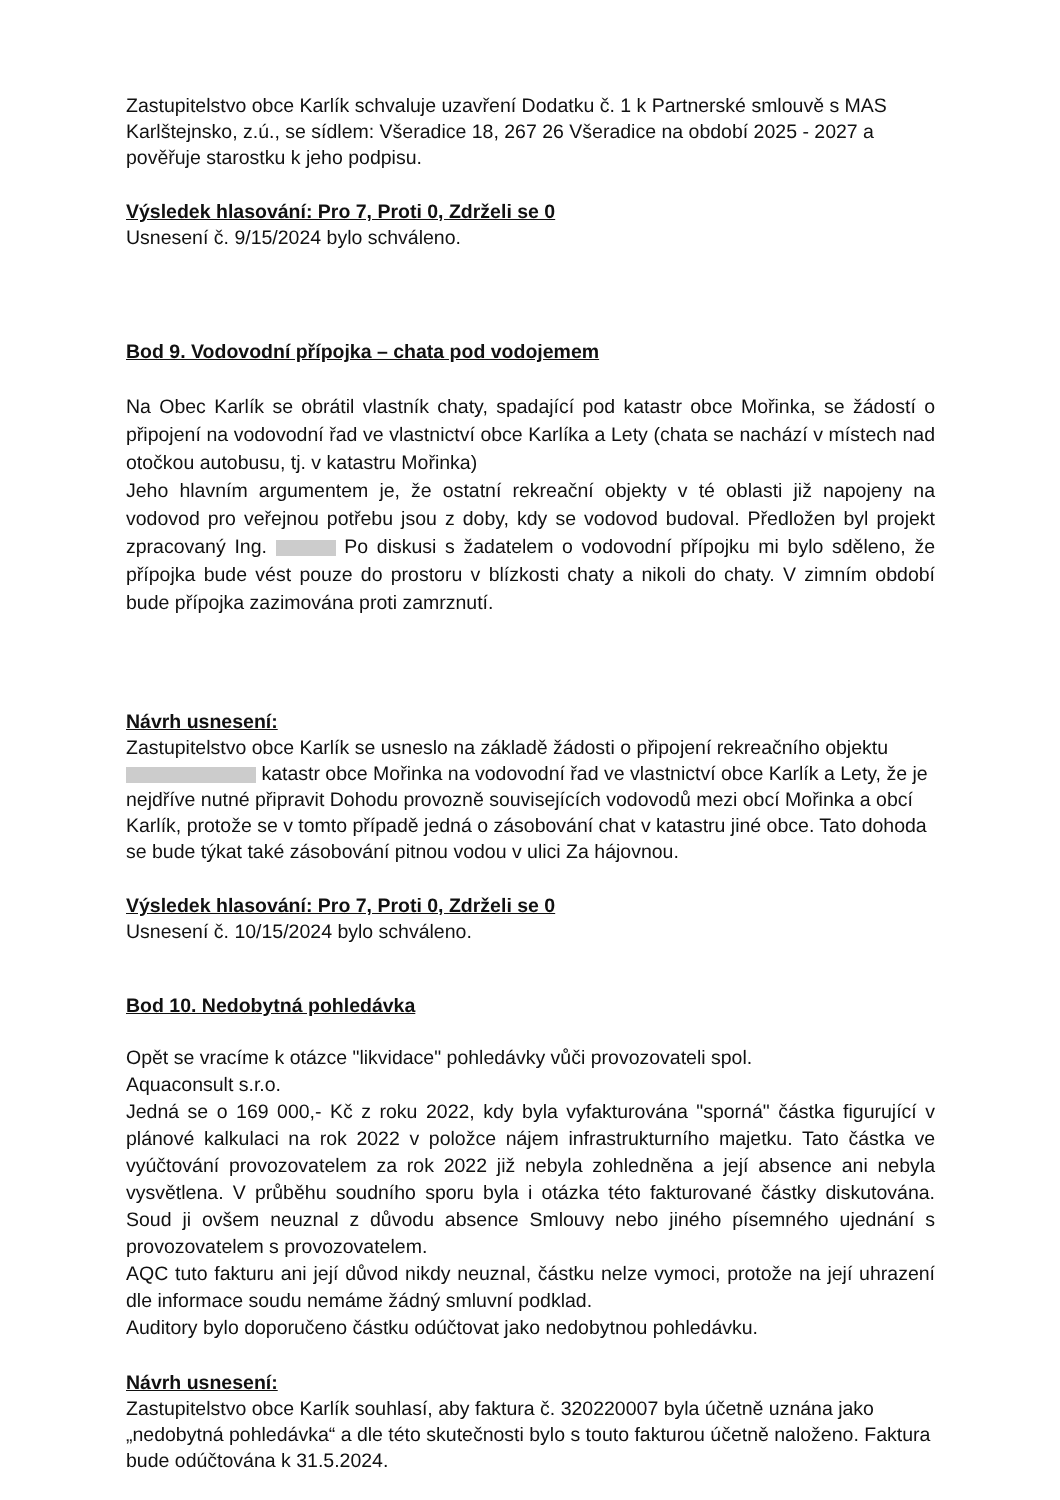Zastupitelstvo obce Karlík schvaluje uzavření Dodatku č. 1 k Partnerské smlouvě s MAS Karlštejnsko, z.ú., se sídlem: Všeradice 18, 267 26 Všeradice na období 2025 - 2027 a pověřuje starostku k jeho podpisu.
Výsledek hlasování: Pro 7, Proti 0, Zdrželi se 0
Usnesení č. 9/15/2024 bylo schváleno.
Bod 9. Vodovodní přípojka – chata pod vodojemem
Na Obec Karlík se obrátil vlastník chaty, spadající pod katastr obce Mořinka, se žádostí o připojení na vodovodní řad ve vlastnictví obce Karlíka a Lety (chata se nachází v místech nad otočkou autobusu, tj. v katastru Mořinka)
Jeho hlavním argumentem je, že ostatní rekreační objekty v té oblasti již napojeny na vodovod pro veřejnou potřebu jsou z doby, kdy se vodovod budoval. Předložen byl projekt zpracovaný Ing. Po diskusi s žadatelem o vodovodní přípojku mi bylo sděleno, že přípojka bude vést pouze do prostoru v blízkosti chaty a nikoli do chaty. V zimním období bude přípojka zazimována proti zamrznutí.
Návrh usnesení:
Zastupitelstvo obce Karlík se usneslo na základě žádosti o připojení rekreačního objektu katastr obce Mořinka na vodovodní řad ve vlastnictví obce Karlík a Lety, že je nejdříve nutné připravit Dohodu provozně souvisejících vodovodů mezi obcí Mořinka a obcí Karlík, protože se v tomto případě jedná o zásobování chat v katastru jiné obce. Tato dohoda se bude týkat také zásobování pitnou vodou v ulici Za hájovnou.
Výsledek hlasování: Pro 7, Proti 0, Zdrželi se 0
Usnesení č. 10/15/2024 bylo schváleno.
Bod 10. Nedobytná pohledávka
Opět se vracíme k otázce "likvidace" pohledávky vůči provozovateli spol.
Aquaconsult s.r.o.
Jedná se o 169 000,- Kč z roku 2022, kdy byla vyfakturována "sporná" částka figurující v plánové kalkulaci na rok 2022 v položce nájem infrastrukturního majetku. Tato částka ve vyúčtování provozovatelem za rok 2022 již nebyla zohledněna a její absence ani nebyla vysvětlena. V průběhu soudního sporu byla i otázka této fakturované částky diskutována. Soud ji ovšem neuznal z důvodu absence Smlouvy nebo jiného písemného ujednání s provozovatelem s provozovatelem.
AQC tuto fakturu ani její důvod nikdy neuznal, částku nelze vymoci, protože na její uhrazení dle informace soudu nemáme žádný smluvní podklad.
Auditory bylo doporučeno částku odúčtovat jako nedobytnou pohledávku.
Návrh usnesení:
Zastupitelstvo obce Karlík souhlasí, aby faktura č. 320220007 byla účetně uznána jako „nedobytná pohledávka“ a dle této skutečnosti bylo s touto fakturou účetně naloženo. Faktura bude odúčtována k 31.5.2024.